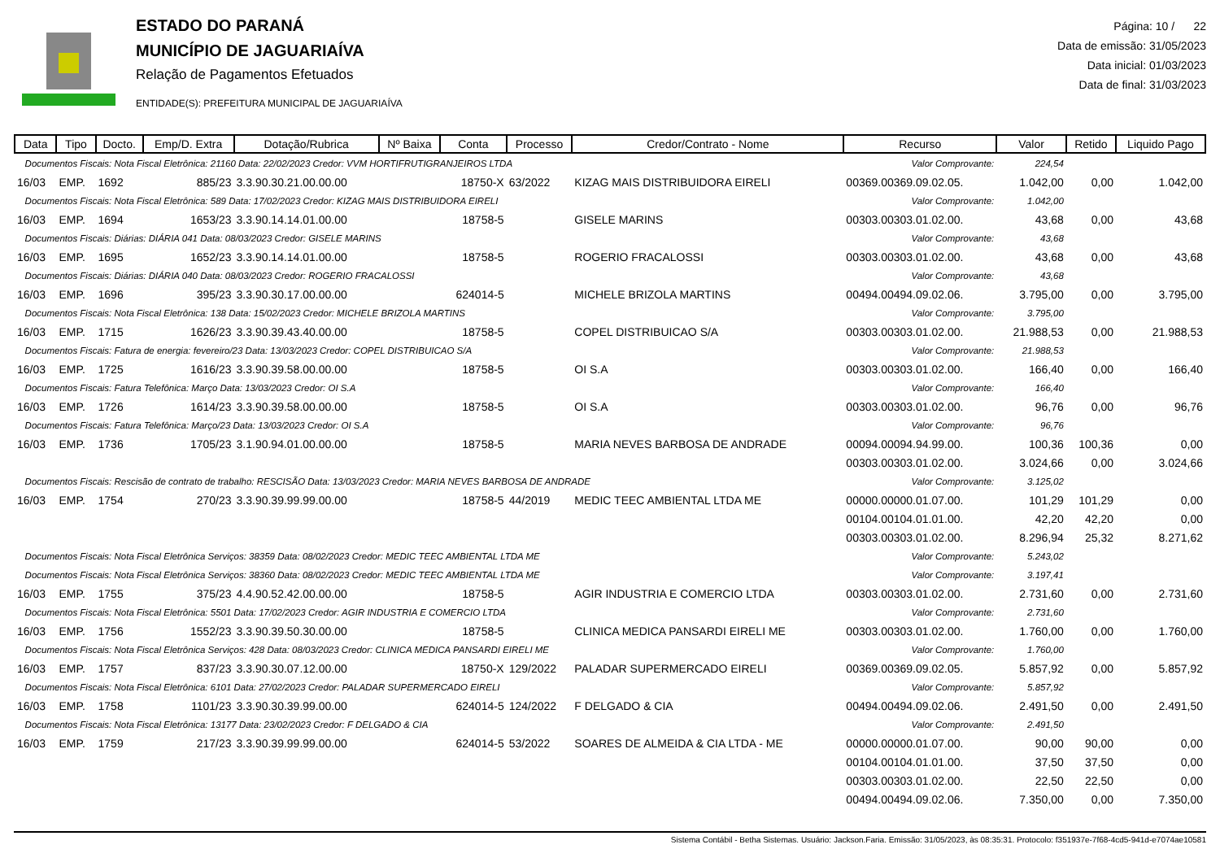ESTADO DO PARANÁ
MUNICÍPIO DE JAGUARIAÍVA
Relação de Pagamentos Efetuados
ENTIDADE(S): PREFEITURA MUNICIPAL DE JAGUARIAÍVA
Página: 10 / 22
Data de emissão: 31/05/2023
Data inicial: 01/03/2023
Data de final: 31/03/2023
| Data | Tipo | Docto. | Emp/D. Extra | Dotação/Rubrica | Nº Baixa | Conta | Processo | Credor/Contrato - Nome | Recurso | Valor | Retido | Liquido Pago |
| --- | --- | --- | --- | --- | --- | --- | --- | --- | --- | --- | --- | --- |
| Documentos Fiscais: Nota Fiscal Eletrônica: 21160 Data: 22/02/2023 Credor: VVM HORTIFRUTIGRANJEIROS LTDA | | | | | | | | | Valor Comprovante: | 224,54 | | |
| 16/03 | EMP. | 1692 | 885/23 | 3.3.90.30.21.00.00.00 | | 18750-X | 63/2022 | KIZAG MAIS DISTRIBUIDORA EIRELI | 00369.00369.09.02.05. | 1.042,00 | 0,00 | 1.042,00 |
| Documentos Fiscais: Nota Fiscal Eletrônica: 589 Data: 17/02/2023 Credor: KIZAG MAIS DISTRIBUIDORA EIRELI | | | | | | | | | Valor Comprovante: | 1.042,00 | | |
| 16/03 | EMP. | 1694 | 1653/23 | 3.3.90.14.14.01.00.00 | | 18758-5 | | GISELE MARINS | 00303.00303.01.02.00. | 43,68 | 0,00 | 43,68 |
| Documentos Fiscais: Diárias: DIÁRIA 041 Data: 08/03/2023 Credor: GISELE MARINS | | | | | | | | | Valor Comprovante: | 43,68 | | |
| 16/03 | EMP. | 1695 | 1652/23 | 3.3.90.14.14.01.00.00 | | 18758-5 | | ROGERIO FRACALOSSI | 00303.00303.01.02.00. | 43,68 | 0,00 | 43,68 |
| Documentos Fiscais: Diárias: DIÁRIA 040 Data: 08/03/2023 Credor: ROGERIO FRACALOSSI | | | | | | | | | Valor Comprovante: | 43,68 | | |
| 16/03 | EMP. | 1696 | 395/23 | 3.3.90.30.17.00.00.00 | | 624014-5 | | MICHELE BRIZOLA MARTINS | 00494.00494.09.02.06. | 3.795,00 | 0,00 | 3.795,00 |
| Documentos Fiscais: Nota Fiscal Eletrônica: 138 Data: 15/02/2023 Credor: MICHELE BRIZOLA MARTINS | | | | | | | | | Valor Comprovante: | 3.795,00 | | |
| 16/03 | EMP. | 1715 | 1626/23 | 3.3.90.39.43.40.00.00 | | 18758-5 | | COPEL DISTRIBUICAO S/A | 00303.00303.01.02.00. | 21.988,53 | 0,00 | 21.988,53 |
| Documentos Fiscais: Fatura de energia: fevereiro/23 Data: 13/03/2023 Credor: COPEL DISTRIBUICAO S/A | | | | | | | | | Valor Comprovante: | 21.988,53 | | |
| 16/03 | EMP. | 1725 | 1616/23 | 3.3.90.39.58.00.00.00 | | 18758-5 | | OI S.A | 00303.00303.01.02.00. | 166,40 | 0,00 | 166,40 |
| Documentos Fiscais: Fatura Telefônica: Março Data: 13/03/2023 Credor: OI S.A | | | | | | | | | Valor Comprovante: | 166,40 | | |
| 16/03 | EMP. | 1726 | 1614/23 | 3.3.90.39.58.00.00.00 | | 18758-5 | | OI S.A | 00303.00303.01.02.00. | 96,76 | 0,00 | 96,76 |
| Documentos Fiscais: Fatura Telefônica: Março/23 Data: 13/03/2023 Credor: OI S.A | | | | | | | | | Valor Comprovante: | 96,76 | | |
| 16/03 | EMP. | 1736 | 1705/23 | 3.1.90.94.01.00.00.00 | | 18758-5 | | MARIA NEVES BARBOSA DE ANDRADE | 00094.00094.94.99.00. | 100,36 | 100,36 | 0,00 |
| | | | | | | | | | 00303.00303.01.02.00. | 3.024,66 | 0,00 | 3.024,66 |
| Documentos Fiscais: Rescisão de contrato de trabalho: RESCISÃO Data: 13/03/2023 Credor: MARIA NEVES BARBOSA DE ANDRADE | | | | | | | | | Valor Comprovante: | 3.125,02 | | |
| 16/03 | EMP. | 1754 | 270/23 | 3.3.90.39.99.99.00.00 | | 18758-5 | 44/2019 | MEDIC TEEC AMBIENTAL LTDA ME | 00000.00000.01.07.00. | 101,29 | 101,29 | 0,00 |
| | | | | | | | | | 00104.00104.01.01.00. | 42,20 | 42,20 | 0,00 |
| | | | | | | | | | 00303.00303.01.02.00. | 8.296,94 | 25,32 | 8.271,62 |
| Documentos Fiscais: Nota Fiscal Eletrônica Serviços: 38359 Data: 08/02/2023 Credor: MEDIC TEEC AMBIENTAL LTDA ME | | | | | | | | | Valor Comprovante: | 5.243,02 | | |
| Documentos Fiscais: Nota Fiscal Eletrônica Serviços: 38360 Data: 08/02/2023 Credor: MEDIC TEEC AMBIENTAL LTDA ME | | | | | | | | | Valor Comprovante: | 3.197,41 | | |
| 16/03 | EMP. | 1755 | 375/23 | 4.4.90.52.42.00.00.00 | | 18758-5 | | AGIR INDUSTRIA E COMERCIO LTDA | 00303.00303.01.02.00. | 2.731,60 | 0,00 | 2.731,60 |
| Documentos Fiscais: Nota Fiscal Eletrônica: 5501 Data: 17/02/2023 Credor: AGIR INDUSTRIA E COMERCIO LTDA | | | | | | | | | Valor Comprovante: | 2.731,60 | | |
| 16/03 | EMP. | 1756 | 1552/23 | 3.3.90.39.50.30.00.00 | | 18758-5 | | CLINICA MEDICA PANSARDI EIRELI ME | 00303.00303.01.02.00. | 1.760,00 | 0,00 | 1.760,00 |
| Documentos Fiscais: Nota Fiscal Eletrônica Serviços: 428 Data: 08/03/2023 Credor: CLINICA MEDICA PANSARDI EIRELI ME | | | | | | | | | Valor Comprovante: | 1.760,00 | | |
| 16/03 | EMP. | 1757 | 837/23 | 3.3.90.30.07.12.00.00 | | 18750-X | 129/2022 | PALADAR SUPERMERCADO EIRELI | 00369.00369.09.02.05. | 5.857,92 | 0,00 | 5.857,92 |
| Documentos Fiscais: Nota Fiscal Eletrônica: 6101 Data: 27/02/2023 Credor: PALADAR SUPERMERCADO EIRELI | | | | | | | | | Valor Comprovante: | 5.857,92 | | |
| 16/03 | EMP. | 1758 | 1101/23 | 3.3.90.30.39.99.00.00 | | 624014-5 | 124/2022 | F DELGADO & CIA | 00494.00494.09.02.06. | 2.491,50 | 0,00 | 2.491,50 |
| Documentos Fiscais: Nota Fiscal Eletrônica: 13177 Data: 23/02/2023 Credor: F DELGADO & CIA | | | | | | | | | Valor Comprovante: | 2.491,50 | | |
| 16/03 | EMP. | 1759 | 217/23 | 3.3.90.39.99.99.00.00 | | 624014-5 | 53/2022 | SOARES DE ALMEIDA & CIA LTDA - ME | 00000.00000.01.07.00. | 90,00 | 90,00 | 0,00 |
| | | | | | | | | | 00104.00104.01.01.00. | 37,50 | 37,50 | 0,00 |
| | | | | | | | | | 00303.00303.01.02.00. | 22,50 | 22,50 | 0,00 |
| | | | | | | | | | 00494.00494.09.02.06. | 7.350,00 | 0,00 | 7.350,00 |
Sistema Contábil - Betha Sistemas. Usuário: Jackson.Faria. Emissão: 31/05/2023, às 08:35:31. Protocolo: f351937e-7f68-4cd5-941d-e7074ae10581